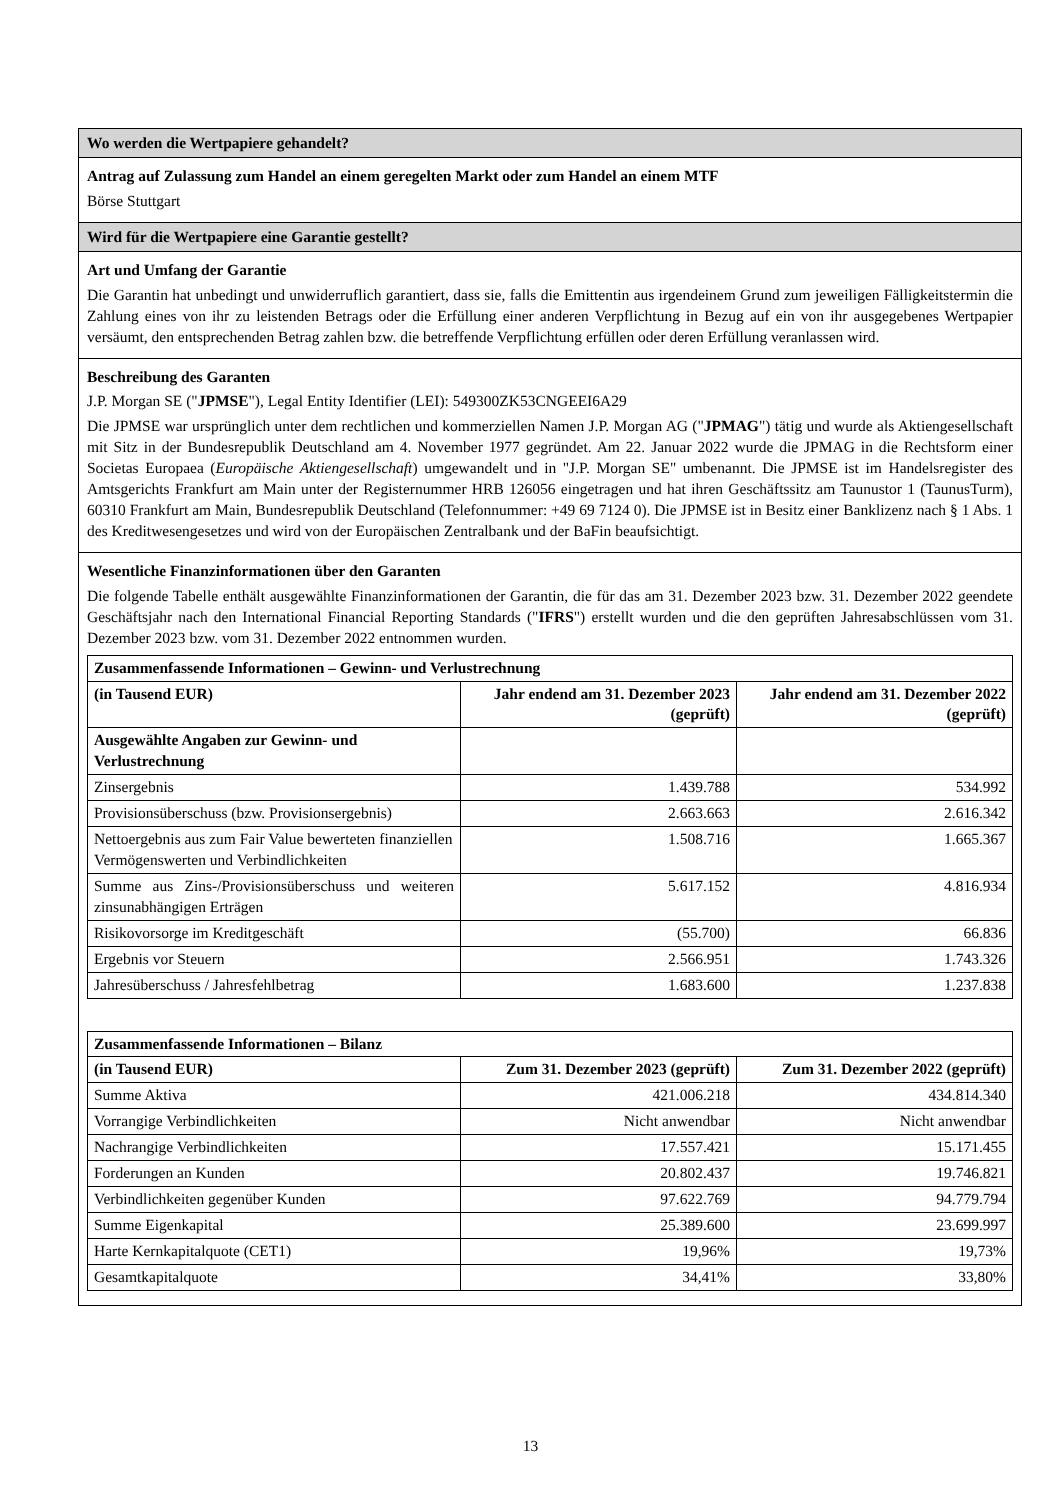Wo werden die Wertpapiere gehandelt?
Antrag auf Zulassung zum Handel an einem geregelten Markt oder zum Handel an einem MTF
Börse Stuttgart
Wird für die Wertpapiere eine Garantie gestellt?
Art und Umfang der Garantie
Die Garantin hat unbedingt und unwiderruflich garantiert, dass sie, falls die Emittentin aus irgendeinem Grund zum jeweiligen Fälligkeitstermin die Zahlung eines von ihr zu leistenden Betrags oder die Erfüllung einer anderen Verpflichtung in Bezug auf ein von ihr ausgegebenes Wertpapier versäumt, den entsprechenden Betrag zahlen bzw. die betreffende Verpflichtung erfüllen oder deren Erfüllung veranlassen wird.
Beschreibung des Garanten
J.P. Morgan SE ("JPMSE"), Legal Entity Identifier (LEI): 549300ZK53CNGEEI6A29
Die JPMSE war ursprünglich unter dem rechtlichen und kommerziellen Namen J.P. Morgan AG ("JPMAG") tätig und wurde als Aktiengesellschaft mit Sitz in der Bundesrepublik Deutschland am 4. November 1977 gegründet. Am 22. Januar 2022 wurde die JPMAG in die Rechtsform einer Societas Europaea (Europäische Aktiengesellschaft) umgewandelt und in "J.P. Morgan SE" umbenannt. Die JPMSE ist im Handelsregister des Amtsgerichts Frankfurt am Main unter der Registernummer HRB 126056 eingetragen und hat ihren Geschäftssitz am Taunustor 1 (TaunusTurm), 60310 Frankfurt am Main, Bundesrepublik Deutschland (Telefonnummer: +49 69 7124 0). Die JPMSE ist in Besitz einer Banklizenz nach § 1 Abs. 1 des Kreditwesengesetzes und wird von der Europäischen Zentralbank und der BaFin beaufsichtigt.
Wesentliche Finanzinformationen über den Garanten
Die folgende Tabelle enthält ausgewählte Finanzinformationen der Garantin, die für das am 31. Dezember 2023 bzw. 31. Dezember 2022 geendete Geschäftsjahr nach den International Financial Reporting Standards ("IFRS") erstellt wurden und die den geprüften Jahresabschlüssen vom 31. Dezember 2023 bzw. vom 31. Dezember 2022 entnommen wurden.
| Zusammenfassende Informationen – Gewinn- und Verlustrechnung | | |
| --- | --- | --- |
| (in Tausend EUR) | Jahr endend am 31. Dezember 2023 (geprüft) | Jahr endend am 31. Dezember 2022 (geprüft) |
| Ausgewählte Angaben zur Gewinn- und Verlustrechnung | | |
| Zinsergebnis | 1.439.788 | 534.992 |
| Provisionsüberschuss (bzw. Provisionsergebnis) | 2.663.663 | 2.616.342 |
| Nettoergebnis aus zum Fair Value bewerteten finanziellen Vermögenswerten und Verbindlichkeiten | 1.508.716 | 1.665.367 |
| Summe aus Zins-/Provisionsüberschuss und weiteren zinsunabhängigen Erträgen | 5.617.152 | 4.816.934 |
| Risikovorsorge im Kreditgeschäft | (55.700) | 66.836 |
| Ergebnis vor Steuern | 2.566.951 | 1.743.326 |
| Jahresüberschuss / Jahresfehlbetrag | 1.683.600 | 1.237.838 |
| Zusammenfassende Informationen – Bilanz | | |
| --- | --- | --- |
| (in Tausend EUR) | Zum 31. Dezember 2023 (geprüft) | Zum 31. Dezember 2022 (geprüft) |
| Summe Aktiva | 421.006.218 | 434.814.340 |
| Vorrangige Verbindlichkeiten | Nicht anwendbar | Nicht anwendbar |
| Nachrangige Verbindlichkeiten | 17.557.421 | 15.171.455 |
| Forderungen an Kunden | 20.802.437 | 19.746.821 |
| Verbindlichkeiten gegenüber Kunden | 97.622.769 | 94.779.794 |
| Summe Eigenkapital | 25.389.600 | 23.699.997 |
| Harte Kernkapitalquote (CET1) | 19,96% | 19,73% |
| Gesamtkapitalquote | 34,41% | 33,80% |
13